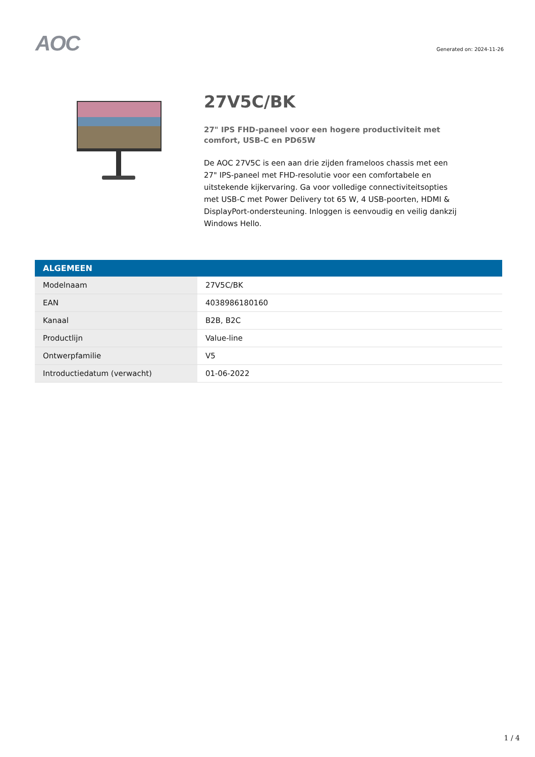AOC
Generated on: 2024-11-26
27V5C/BK
27" IPS FHD-paneel voor een hogere productiviteit met comfort, USB-C en PD65W
De AOC 27V5C is een aan drie zijden frameloos chassis met een 27" IPS-paneel met FHD-resolutie voor een comfortabele en uitstekende kijkervaring. Ga voor volledige connectiviteitsopties met USB-C met Power Delivery tot 65 W, 4 USB-poorten, HDMI & DisplayPort-ondersteuning. Inloggen is eenvoudig en veilig dankzij Windows Hello.
| ALGEMEEN | |
| --- | --- |
| Modelnaam | 27V5C/BK |
| EAN | 4038986180160 |
| Kanaal | B2B, B2C |
| Productlijn | Value-line |
| Ontwerpfamilie | V5 |
| Introductiedatum (verwacht) | 01-06-2022 |
1 / 4